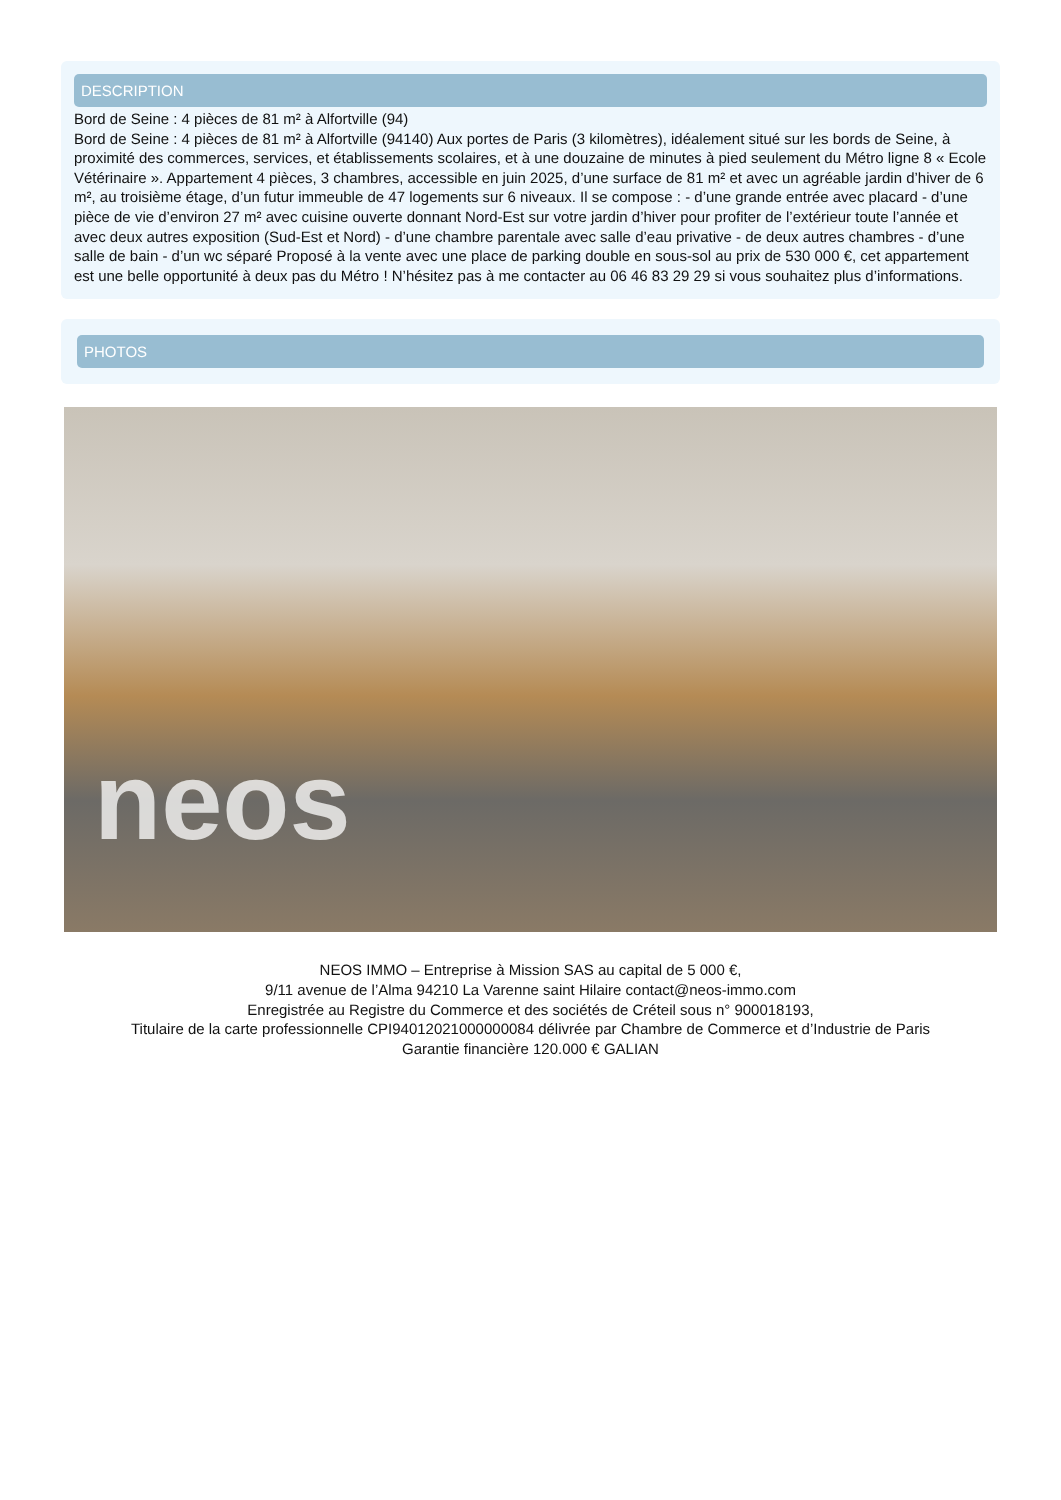DESCRIPTION
Bord de Seine : 4 pièces de 81 m² à Alfortville (94)
Bord de Seine : 4 pièces de 81 m² à Alfortville (94140) Aux portes de Paris (3 kilomètres), idéalement situé sur les bords de Seine, à proximité des commerces, services, et établissements scolaires, et à une douzaine de minutes à pied seulement du Métro ligne 8 « Ecole Vétérinaire ». Appartement 4 pièces, 3 chambres, accessible en juin 2025, d’une surface de 81 m² et avec un agréable jardin d’hiver de 6 m², au troisième étage, d’un futur immeuble de 47 logements sur 6 niveaux. Il se compose : - d’une grande entrée avec placard - d’une pièce de vie d’environ 27 m² avec cuisine ouverte donnant Nord-Est sur votre jardin d’hiver pour profiter de l’extérieur toute l’année et avec deux autres exposition (Sud-Est et Nord) - d’une chambre parentale avec salle d’eau privative - de deux autres chambres - d’une salle de bain - d’un wc séparé Proposé à la vente avec une place de parking double en sous-sol au prix de 530 000 €, cet appartement est une belle opportunité à deux pas du Métro ! N’hésitez pas à me contacter au 06 46 83 29 29 si vous souhaitez plus d’informations.
PHOTOS
neos
NEOS IMMO – Entreprise à Mission SAS au capital de 5 000 €,
9/11 avenue de l’Alma 94210 La Varenne saint Hilaire contact@neos-immo.com
Enregistrée au Registre du Commerce et des sociétés de Créteil sous n° 900018193,
Titulaire de la carte professionnelle CPI94012021000000084 délivrée par Chambre de Commerce et d’Industrie de Paris
Garantie financière 120.000 € GALIAN